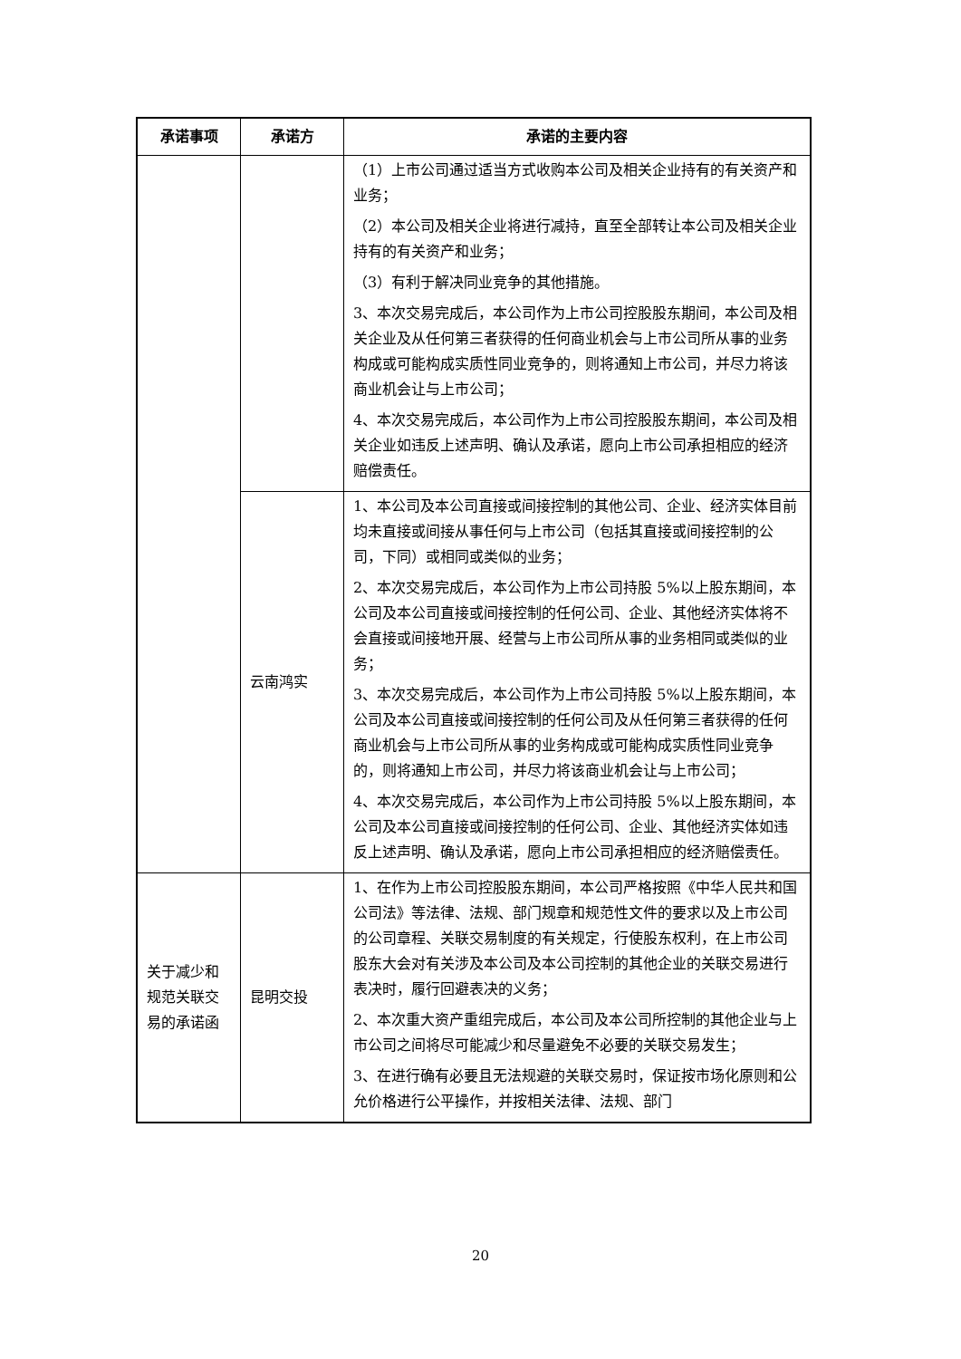| 承诺事项 | 承诺方 | 承诺的主要内容 |
| --- | --- | --- |
| | | （1）上市公司通过适当方式收购本公司及相关企业持有的有关资产和业务； （2）本公司及相关企业将进行减持，直至全部转让本公司及相关企业持有的有关资产和业务； （3）有利于解决同业竞争的其他措施。 3、本次交易完成后，本公司作为上市公司控股股东期间，本公司及相关企业及从任何第三者获得的任何商业机会与上市公司所从事的业务构成或可能构成实质性同业竞争的，则将通知上市公司，并尽力将该商业机会让与上市公司； 4、本次交易完成后，本公司作为上市公司控股股东期间，本公司及相关企业如违反上述声明、确认及承诺，愿向上市公司承担相应的经济赔偿责任。 |
| | 云南鸿实 | 1、本公司及本公司直接或间接控制的其他公司、企业、经济实体目前均未直接或间接从事任何与上市公司（包括其直接或间接控制的公司，下同）或相同或类似的业务； 2、本次交易完成后，本公司作为上市公司持股 5%以上股东期间，本公司及本公司直接或间接控制的任何公司、企业、其他经济实体将不会直接或间接地开展、经营与上市公司所从事的业务相同或类似的业务； 3、本次交易完成后，本公司作为上市公司持股 5%以上股东期间，本公司及本公司直接或间接控制的任何公司及从任何第三者获得的任何商业机会与上市公司所从事的业务构成或可能构成实质性同业竞争的，则将通知上市公司，并尽力将该商业机会让与上市公司； 4、本次交易完成后，本公司作为上市公司持股 5%以上股东期间，本公司及本公司直接或间接控制的任何公司、企业、其他经济实体如违反上述声明、确认及承诺，愿向上市公司承担相应的经济赔偿责任。 |
| 关于减少和规范关联交易的承诺函 | 昆明交投 | 1、在作为上市公司控股股东期间，本公司严格按照《中华人民共和国公司法》等法律、法规、部门规章和规范性文件的要求以及上市公司的公司章程、关联交易制度的有关规定，行使股东权利，在上市公司股东大会对有关涉及本公司及本公司控制的其他企业的关联交易进行表决时，履行回避表决的义务； 2、本次重大资产重组完成后，本公司及本公司所控制的其他企业与上市公司之间将尽可能减少和尽量避免不必要的关联交易发生； 3、在进行确有必要且无法规避的关联交易时，保证按市场化原则和公允价格进行公平操作，并按相关法律、法规、部门 |
20